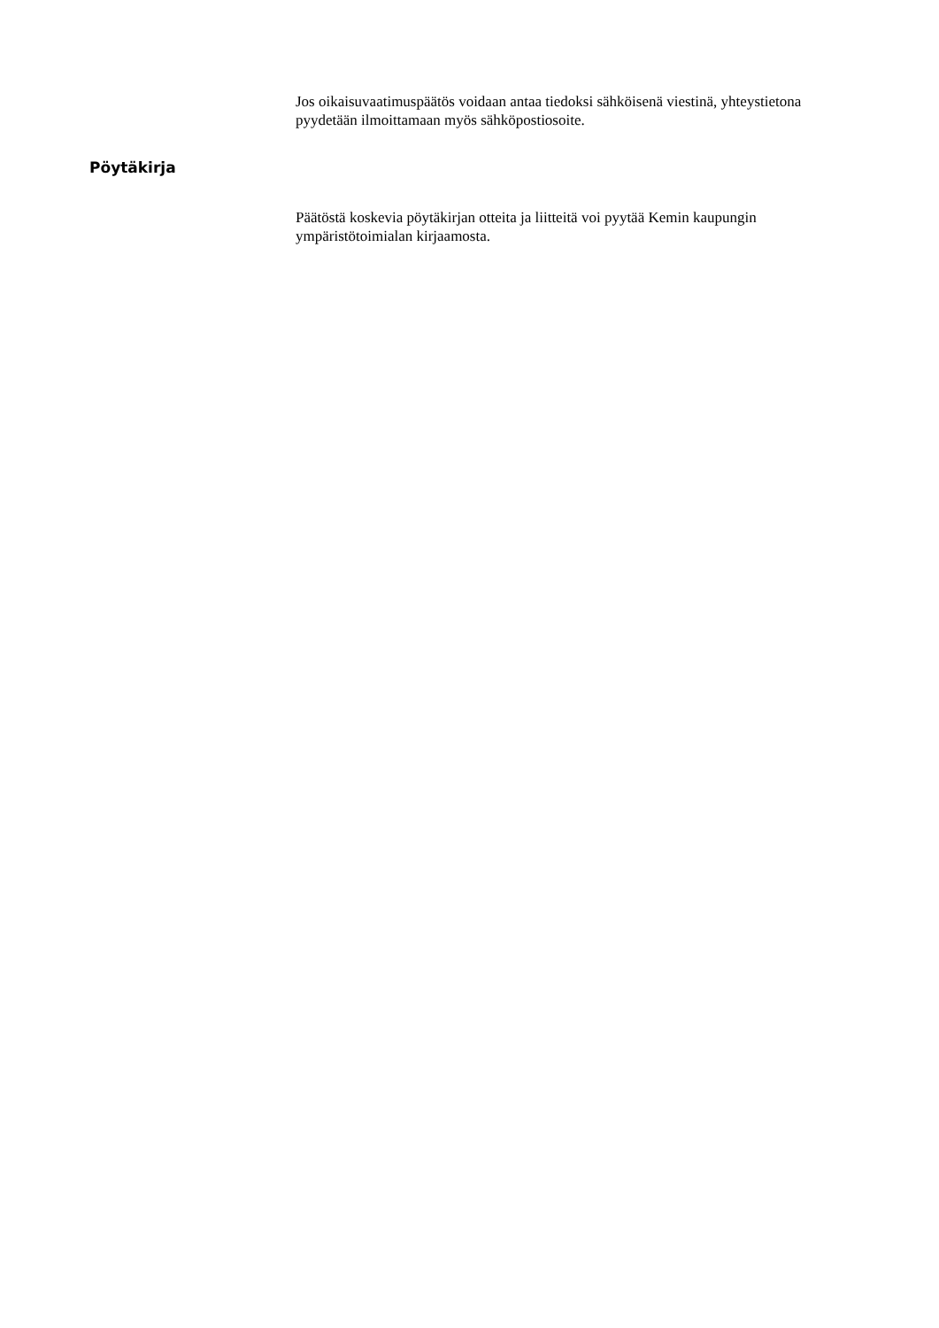Jos oikaisuvaatimuspäätös voidaan antaa tiedoksi sähköisenä viestinä, yhteystietona pyydetään ilmoittamaan myös sähköpostiosoite.
Pöytäkirja
Päätöstä koskevia pöytäkirjan otteita ja liitteitä voi pyytää Kemin kaupungin ympäristötoimialan kirjaamosta.